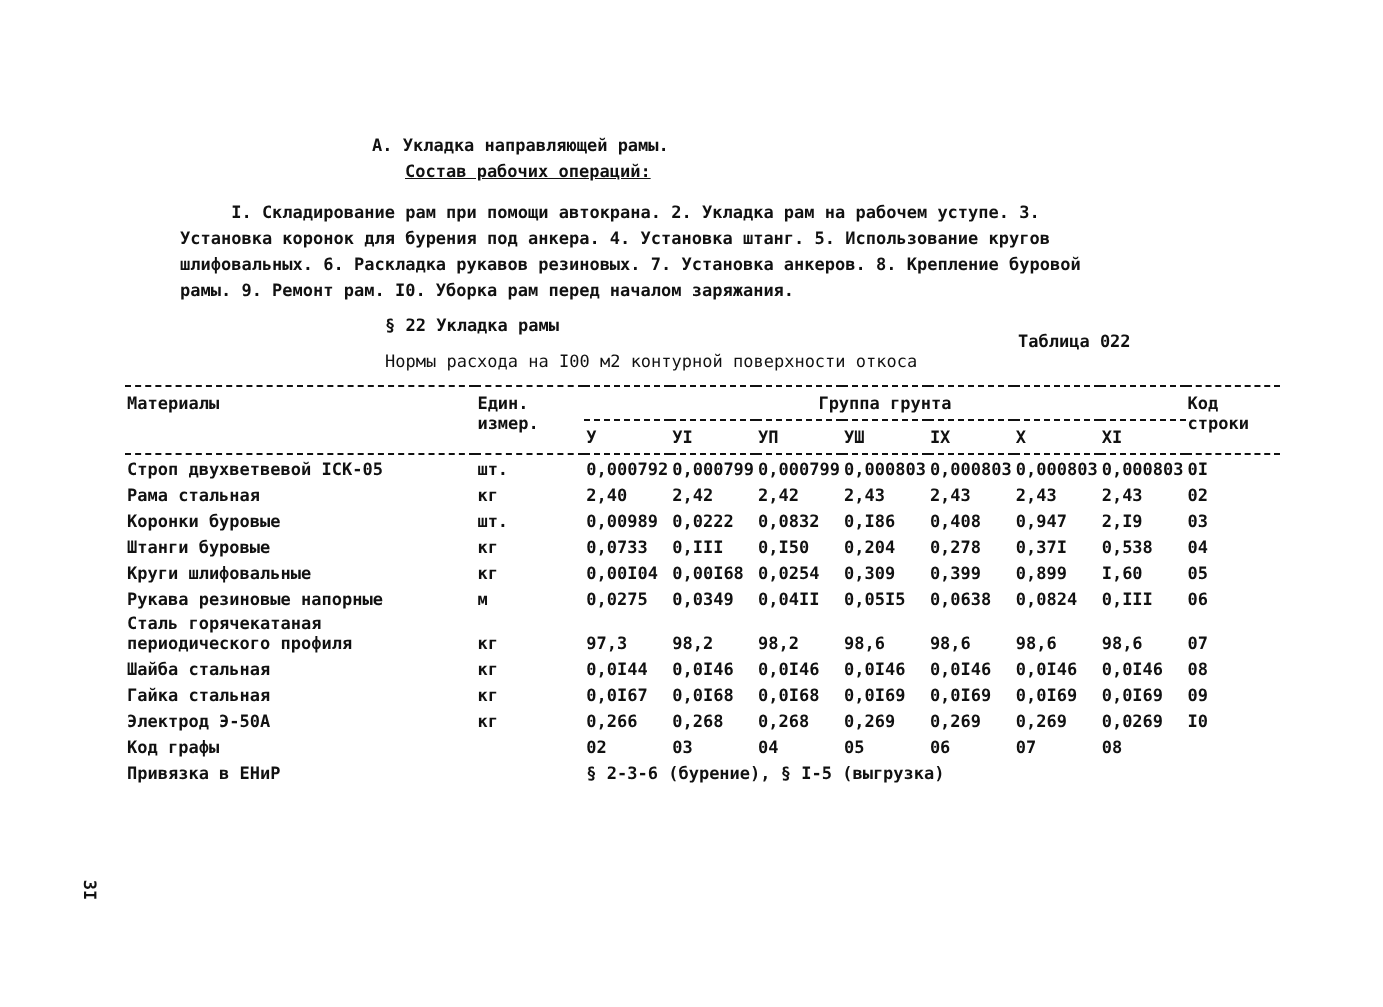А. Укладка направляющей рамы.
Состав рабочих операций:
I. Складирование рам при помощи автокрана. 2. Укладка рам на рабочем уступе. 3. Установка коронок для бурения под анкера. 4. Установка штанг. 5. Использование кругов шлифовальных. 6. Раскладка рукавов резиновых. 7. Установка анкеров. 8. Крепление буровой рамы. 9. Ремонт рам. I0. Уборка рам перед началом заряжания.
§ 22 Укладка рамы
Таблица 022
Нормы расхода на I00 м2 контурной поверхности откоса
| Материалы | Един. измер. | Группа грунта | | | | | | | Код строки |
| --- | --- | --- | --- | --- | --- | --- | --- | --- | --- |
| | | У | УI | УП | УШ | IX | X | XI | |
| Строп двухветвевой IСК-05 | шт. | 0,000792 | 0,000799 | 0,000799 | 0,000803 | 0,000803 | 0,000803 | 0,000803 | 0I |
| Рама стальная | кг | 2,40 | 2,42 | 2,42 | 2,43 | 2,43 | 2,43 | 2,43 | 02 |
| Коронки буровые | шт. | 0,00989 | 0,0222 | 0,0832 | 0,I86 | 0,408 | 0,947 | 2,I9 | 03 |
| Штанги буровые | кг | 0,0733 | 0,III | 0,I50 | 0,204 | 0,278 | 0,37I | 0,538 | 04 |
| Круги шлифовальные | кг | 0,00I04 | 0,00I68 | 0,0254 | 0,309 | 0,399 | 0,899 | I,60 | 05 |
| Рукава резиновые напорные | м | 0,0275 | 0,0349 | 0,04II | 0,05I5 | 0,0638 | 0,0824 | 0,III | 06 |
| Сталь горячекатаная периодического профиля | кг | 97,3 | 98,2 | 98,2 | 98,6 | 98,6 | 98,6 | 98,6 | 07 |
| Шайба стальная | кг | 0,0I44 | 0,0I46 | 0,0I46 | 0,0I46 | 0,0I46 | 0,0I46 | 0,0I46 | 08 |
| Гайка стальная | кг | 0,0I67 | 0,0I68 | 0,0I68 | 0,0I69 | 0,0I69 | 0,0I69 | 0,0I69 | 09 |
| Электрод Э-50А | кг | 0,266 | 0,268 | 0,268 | 0,269 | 0,269 | 0,269 | 0,0269 | I0 |
| Код графы | | 02 | 03 | 04 | 05 | 06 | 07 | 08 | |
| Привязка в ЕНиР | | § 2-3-6 (бурение), § I-5 (выгрузка) | | | | | | | |
3I